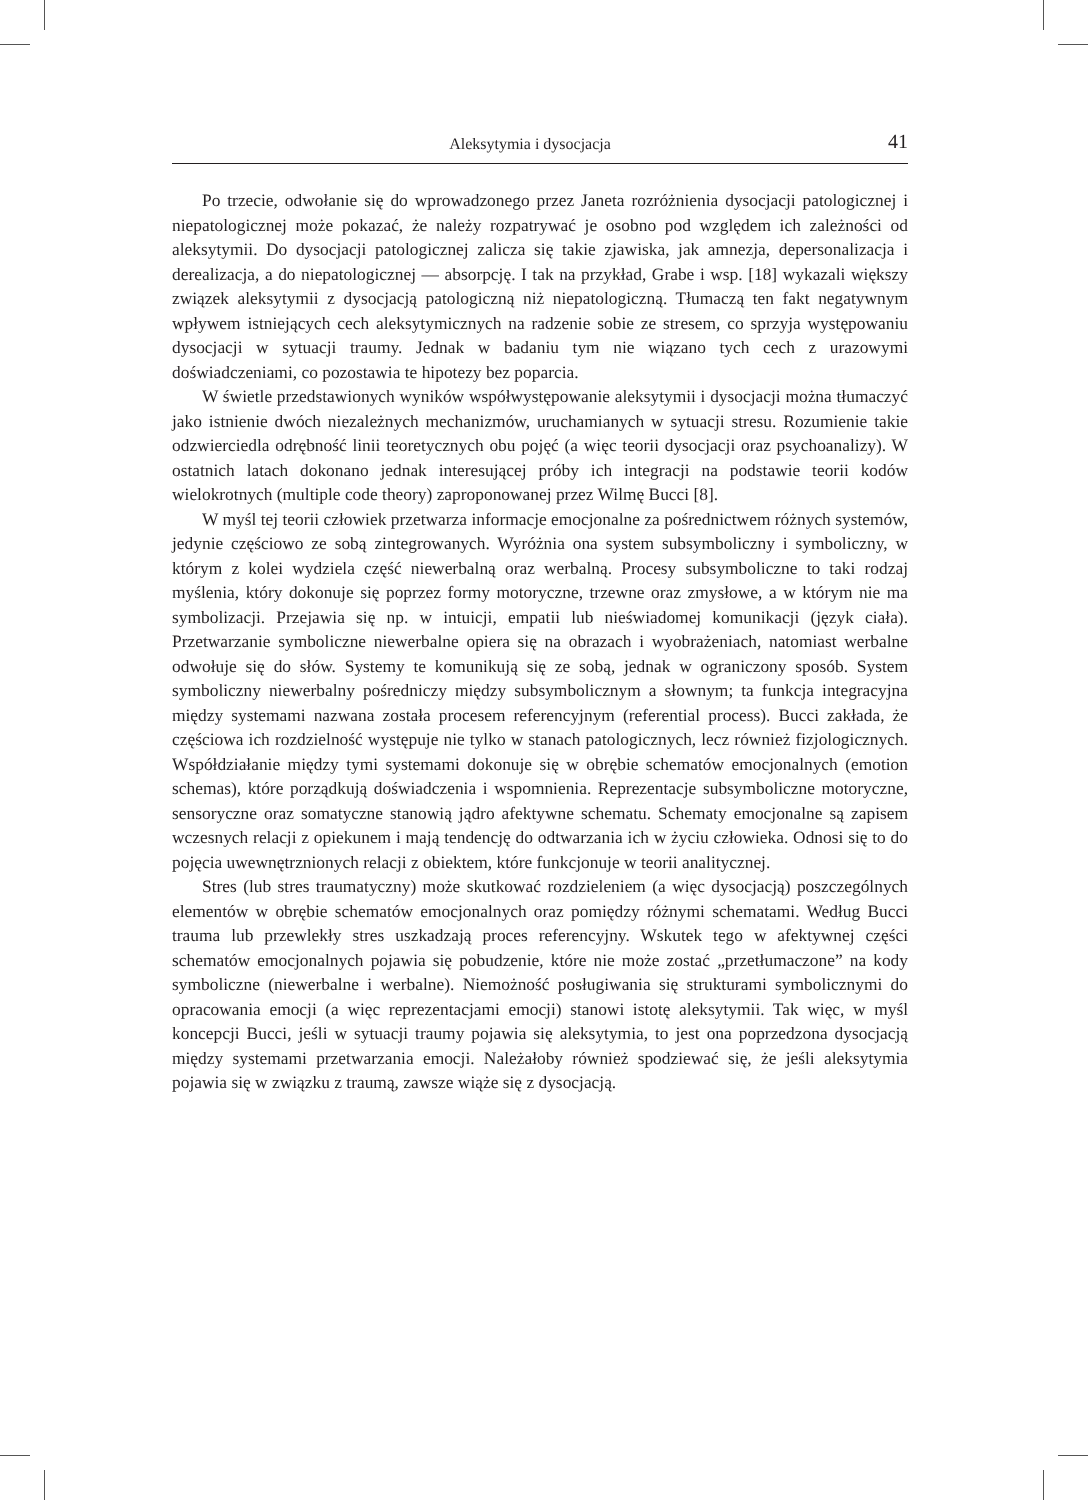Aleksytymia i dysocjacja 41
Po trzecie, odwołanie się do wprowadzonego przez Janeta rozróżnienia dysocjacji patologicznej i niepatologicznej może pokazać, że należy rozpatrywać je osobno pod względem ich zależności od aleksytymii. Do dysocjacji patologicznej zalicza się takie zjawiska, jak amnezja, depersonalizacja i derealizacja, a do niepatologicznej — absorpcję. I tak na przykład, Grabe i wsp. [18] wykazali większy związek aleksytymii z dysocjacją patologiczną niż niepatologiczną. Tłumaczą ten fakt negatywnym wpływem istniejących cech aleksytymicznych na radzenie sobie ze stresem, co sprzyja występowaniu dysocjacji w sytuacji traumy. Jednak w badaniu tym nie wiązano tych cech z urazowymi doświadczeniami, co pozostawia te hipotezy bez poparcia.
W świetle przedstawionych wyników współwystępowanie aleksytymii i dysocjacji można tłumaczyć jako istnienie dwóch niezależnych mechanizmów, uruchamianych w sytuacji stresu. Rozumienie takie odzwierciedla odrębność linii teoretycznych obu pojęć (a więc teorii dysocjacji oraz psychoanalizy). W ostatnich latach dokonano jednak interesującej próby ich integracji na podstawie teorii kodów wielokrotnych (multiple code theory) zaproponowanej przez Wilmę Bucci [8].
W myśl tej teorii człowiek przetwarza informacje emocjonalne za pośrednictwem różnych systemów, jedynie częściowo ze sobą zintegrowanych. Wyróżnia ona system subsymboliczny i symboliczny, w którym z kolei wydziela część niewerbalną oraz werbalną. Procesy subsymboliczne to taki rodzaj myślenia, który dokonuje się poprzez formy motoryczne, trzewne oraz zmysłowe, a w którym nie ma symbolizacji. Przejawia się np. w intuicji, empatii lub nieświadomej komunikacji (język ciała). Przetwarzanie symboliczne niewerbalne opiera się na obrazach i wyobrażeniach, natomiast werbalne odwołuje się do słów. Systemy te komunikują się ze sobą, jednak w ograniczony sposób. System symboliczny niewerbalny pośredniczy między subsymbolicznym a słownym; ta funkcja integracyjna między systemami nazwana została procesem referencyjnym (referential process). Bucci zakłada, że częściowa ich rozdzielność występuje nie tylko w stanach patologicznych, lecz również fizjologicznych. Współdziałanie między tymi systemami dokonuje się w obrębie schematów emocjonalnych (emotion schemas), które porządkują doświadczenia i wspomnienia. Reprezentacje subsymboliczne motoryczne, sensoryczne oraz somatyczne stanowią jądro afektywne schematu. Schematy emocjonalne są zapisem wczesnych relacji z opiekunem i mają tendencję do odtwarzania ich w życiu człowieka. Odnosi się to do pojęcia uwewnętrznionych relacji z obiektem, które funkcjonuje w teorii analitycznej.
Stres (lub stres traumatyczny) może skutkować rozdzieleniem (a więc dysocjacją) poszczególnych elementów w obrębie schematów emocjonalnych oraz pomiędzy różnymi schematami. Według Bucci trauma lub przewlekły stres uszkadzają proces referencyjny. Wskutek tego w afektywnej części schematów emocjonalnych pojawia się pobudzenie, które nie może zostać „przetłumaczone” na kody symboliczne (niewerbalne i werbalne). Niemożność posługiwania się strukturami symbolicznymi do opracowania emocji (a więc reprezentacjami emocji) stanowi istotę aleksytymii. Tak więc, w myśl koncepcji Bucci, jeśli w sytuacji traumy pojawia się aleksytymia, to jest ona poprzedzona dysocjacją między systemami przetwarzania emocji. Należałoby również spodziewać się, że jeśli aleksytymia pojawia się w związku z traumą, zawsze wiąże się z dysocjacją.